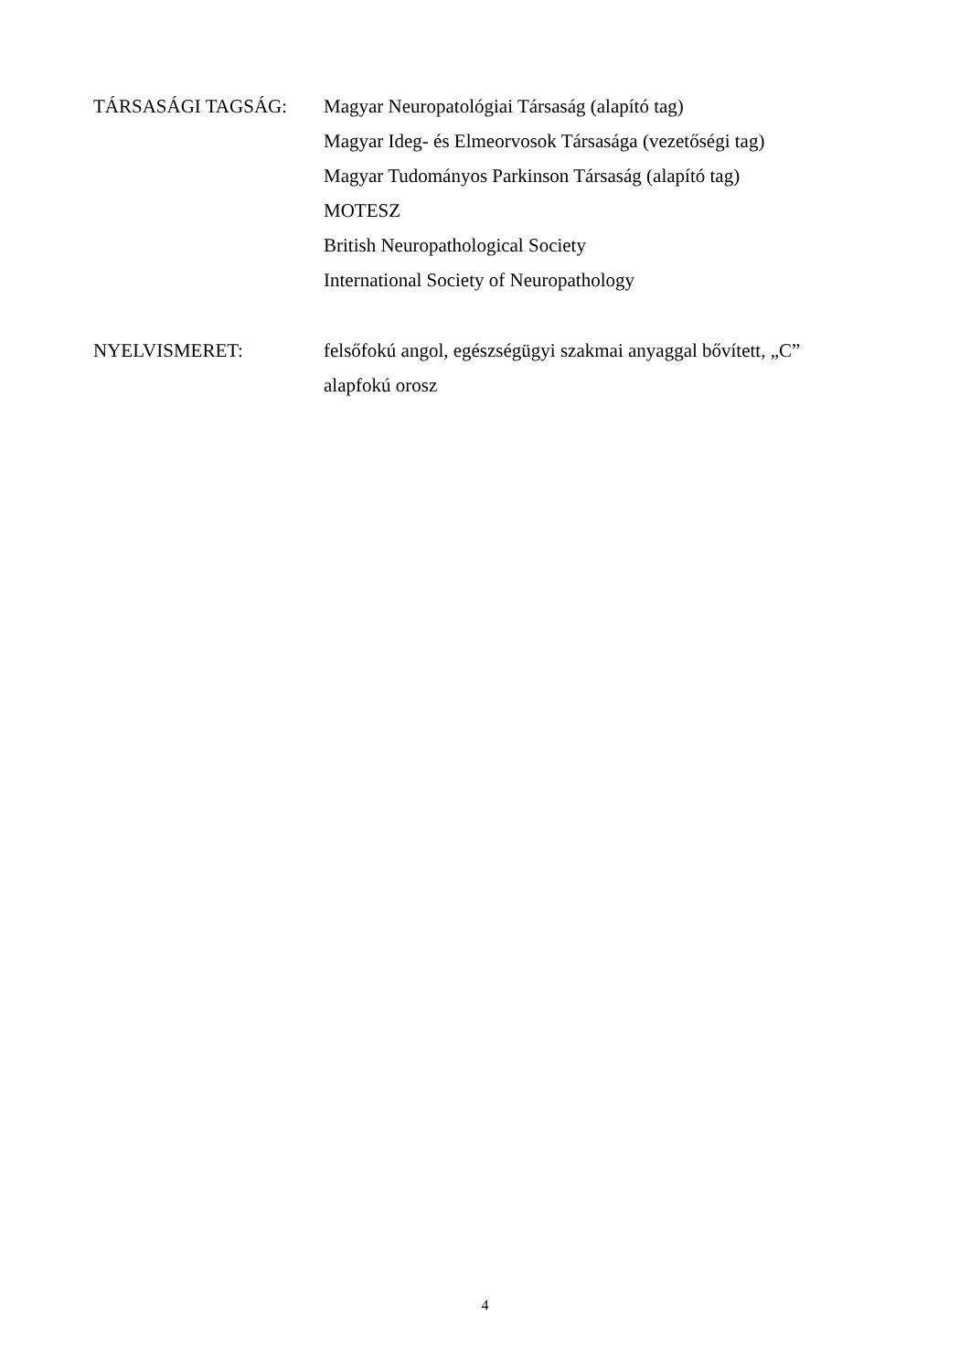TÁRSASÁGI TAGSÁG: Magyar Neuropatológiai Társaság (alapító tag)
Magyar Ideg- és Elmeorvosok Társasága (vezetőségi tag)
Magyar Tudományos Parkinson Társaság (alapító tag)
MOTESZ
British Neuropathological Society
International Society of Neuropathology
NYELVISMERET: felsőfokú angol, egészségügyi szakmai anyaggal bővített, „C”
alapfokú orosz
4